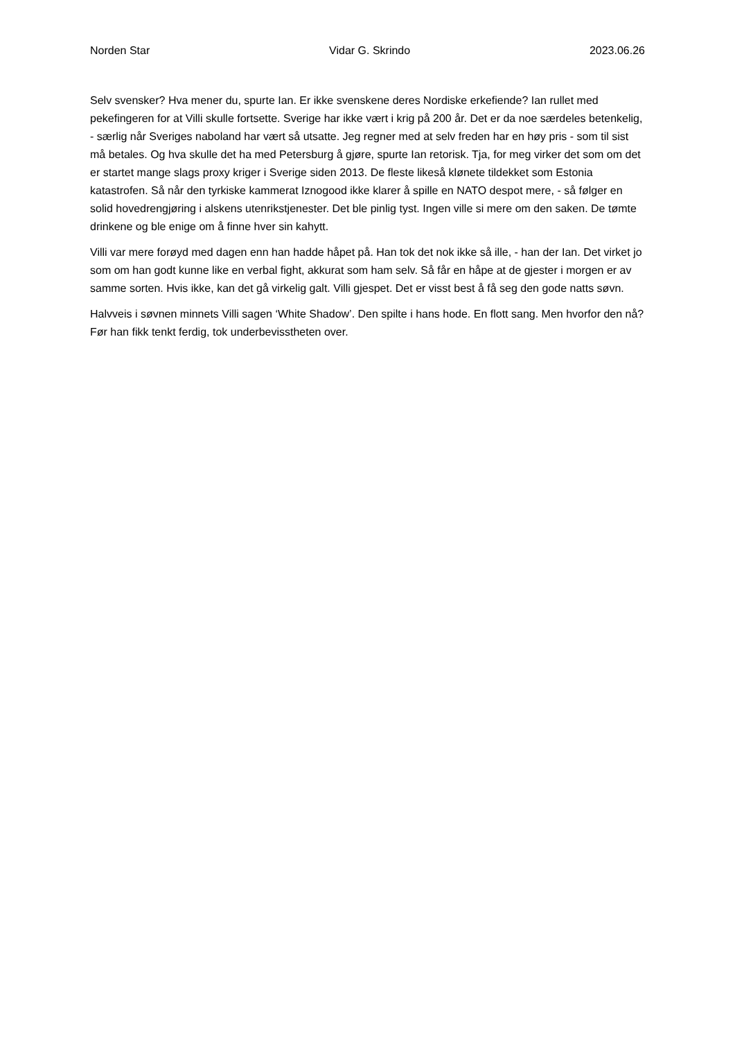Norden Star Vidar G. Skrindo 2023.06.26
Selv svensker? Hva mener du, spurte Ian. Er ikke svenskene deres Nordiske erkefiende? Ian rullet med pekefingeren for at Villi skulle fortsette. Sverige har ikke vært i krig på 200 år. Det er da noe særdeles betenkelig, - særlig når Sveriges naboland har vært så utsatte. Jeg regner med at selv freden har en høy pris - som til sist må betales. Og hva skulle det ha med Petersburg å gjøre, spurte Ian retorisk. Tja, for meg virker det som om det er startet mange slags proxy kriger i Sverige siden 2013. De fleste likeså klønete tildekket som Estonia katastrofen. Så når den tyrkiske kammerat Iznogood ikke klarer å spille en NATO despot mere, - så følger en solid hovedrengjøring i alskens utenrikstjenester. Det ble pinlig tyst. Ingen ville si mere om den saken. De tømte drinkene og ble enige om å finne hver sin kahytt.
Villi var mere forøyd med dagen enn han hadde håpet på. Han tok det nok ikke så ille, - han der Ian. Det virket jo som om han godt kunne like en verbal fight, akkurat som ham selv. Så får en håpe at de gjester i morgen er av samme sorten. Hvis ikke, kan det gå virkelig galt. Villi gjespet. Det er visst best å få seg den gode natts søvn.
Halvveis i søvnen minnets Villi sagen ‘White Shadow’. Den spilte i hans hode. En flott sang. Men hvorfor den nå? Før han fikk tenkt ferdig, tok underbevisstheten over.